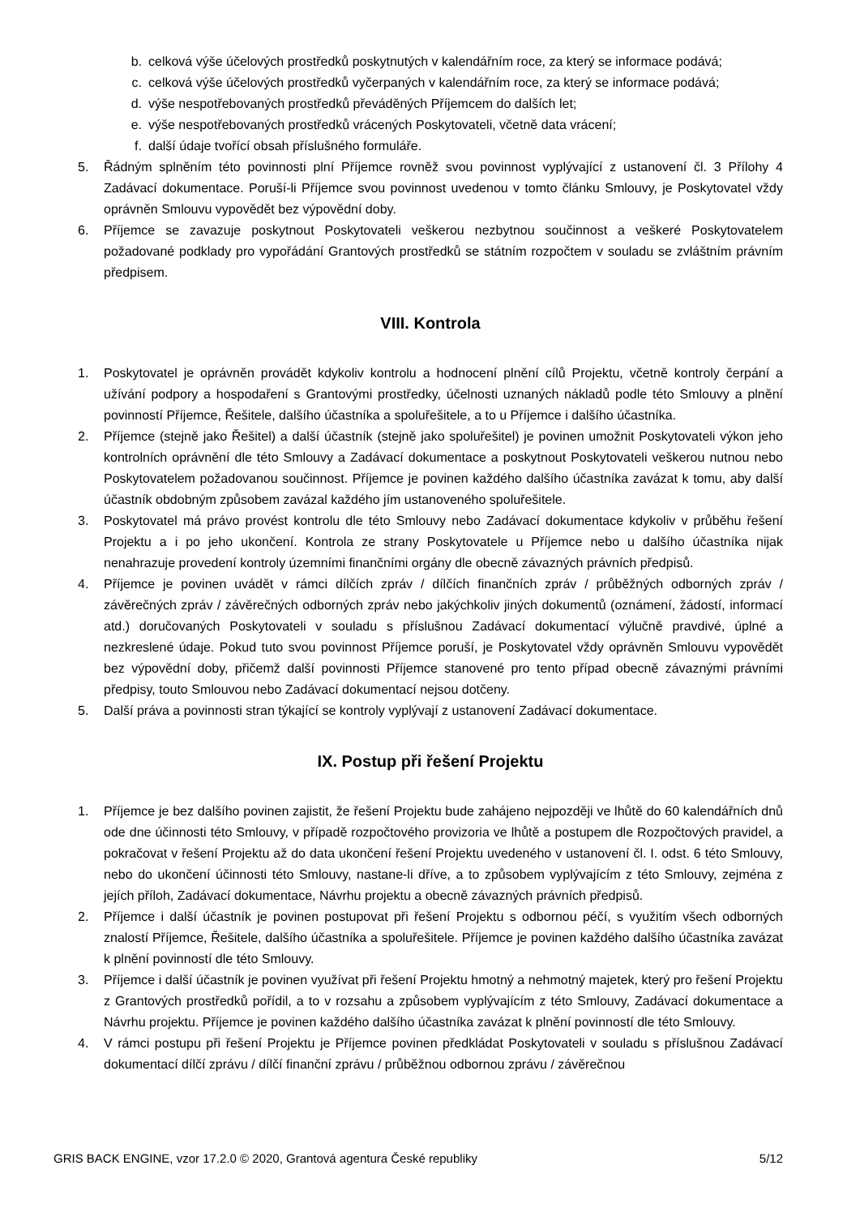b. celková výše účelových prostředků poskytnutých v kalendářním roce, za který se informace podává;
c. celková výše účelových prostředků vyčerpaných v kalendářním roce, za který se informace podává;
d. výše nespotřebovaných prostředků převáděných Příjemcem do dalších let;
e. výše nespotřebovaných prostředků vrácených Poskytovateli, včetně data vrácení;
f. další údaje tvořící obsah příslušného formuláře.
5. Řádným splněním této povinnosti plní Příjemce rovněž svou povinnost vyplývající z ustanovení čl. 3 Přílohy 4 Zadávací dokumentace. Poruší-li Příjemce svou povinnost uvedenou v tomto článku Smlouvy, je Poskytovatel vždy oprávněn Smlouvu vypovědět bez výpovědní doby.
6. Příjemce se zavazuje poskytnout Poskytovateli veškerou nezbytnou součinnost a veškeré Poskytovatelem požadované podklady pro vypořádání Grantových prostředků se státním rozpočtem v souladu se zvláštním právním předpisem.
VIII. Kontrola
1. Poskytovatel je oprávněn provádět kdykoliv kontrolu a hodnocení plnění cílů Projektu, včetně kontroly čerpání a užívání podpory a hospodaření s Grantovými prostředky, účelnosti uznaných nákladů podle této Smlouvy a plnění povinností Příjemce, Řešitele, dalšího účastníka a spoluřešitele, a to u Příjemce i dalšího účastníka.
2. Příjemce (stejně jako Řešitel) a další účastník (stejně jako spoluřešitel) je povinen umožnit Poskytovateli výkon jeho kontrolních oprávnění dle této Smlouvy a Zadávací dokumentace a poskytnout Poskytovateli veškerou nutnou nebo Poskytovatelem požadovanou součinnost. Příjemce je povinen každého dalšího účastníka zavázat k tomu, aby další účastník obdobným způsobem zavázal každého jím ustanoveného spoluřešitele.
3. Poskytovatel má právo provést kontrolu dle této Smlouvy nebo Zadávací dokumentace kdykoliv v průběhu řešení Projektu a i po jeho ukončení. Kontrola ze strany Poskytovatele u Příjemce nebo u dalšího účastníka nijak nenahrazuje provedení kontroly územními finančními orgány dle obecně závazných právních předpisů.
4. Příjemce je povinen uvádět v rámci dílčích zpráv / dílčích finančních zpráv / průběžných odborných zpráv / závěrečných zpráv / závěrečných odborných zpráv nebo jakýchkoliv jiných dokumentů (oznámení, žádostí, informací atd.) doručovaných Poskytovateli v souladu s příslušnou Zadávací dokumentací výlučně pravdivé, úplné a nezkreslené údaje. Pokud tuto svou povinnost Příjemce poruší, je Poskytovatel vždy oprávněn Smlouvu vypovědět bez výpovědní doby, přičemž další povinnosti Příjemce stanovené pro tento případ obecně závaznými právními předpisy, touto Smlouvou nebo Zadávací dokumentací nejsou dotčeny.
5. Další práva a povinnosti stran týkající se kontroly vyplývají z ustanovení Zadávací dokumentace.
IX. Postup při řešení Projektu
1. Příjemce je bez dalšího povinen zajistit, že řešení Projektu bude zahájeno nejpozději ve lhůtě do 60 kalendářních dnů ode dne účinnosti této Smlouvy, v případě rozpočtového provizoria ve lhůtě a postupem dle Rozpočtových pravidel, a pokračovat v řešení Projektu až do data ukončení řešení Projektu uvedeného v ustanovení čl. I. odst. 6 této Smlouvy, nebo do ukončení účinnosti této Smlouvy, nastane-li dříve, a to způsobem vyplývajícím z této Smlouvy, zejména z jejích příloh, Zadávací dokumentace, Návrhu projektu a obecně závazných právních předpisů.
2. Příjemce i další účastník je povinen postupovat při řešení Projektu s odbornou péčí, s využitím všech odborných znalostí Příjemce, Řešitele, dalšího účastníka a spoluřešitele. Příjemce je povinen každého dalšího účastníka zavázat k plnění povinností dle této Smlouvy.
3. Příjemce i další účastník je povinen využívat při řešení Projektu hmotný a nehmotný majetek, který pro řešení Projektu z Grantových prostředků pořídil, a to v rozsahu a způsobem vyplývajícím z této Smlouvy, Zadávací dokumentace a Návrhu projektu. Příjemce je povinen každého dalšího účastníka zavázat k plnění povinností dle této Smlouvy.
4. V rámci postupu při řešení Projektu je Příjemce povinen předkládat Poskytovateli v souladu s příslušnou Zadávací dokumentací dílčí zprávu / dílčí finanční zprávu / průběžnou odbornou zprávu / závěrečnou
GRIS BACK ENGINE, vzor 17.2.0 © 2020, Grantová agentura České republiky 5/12